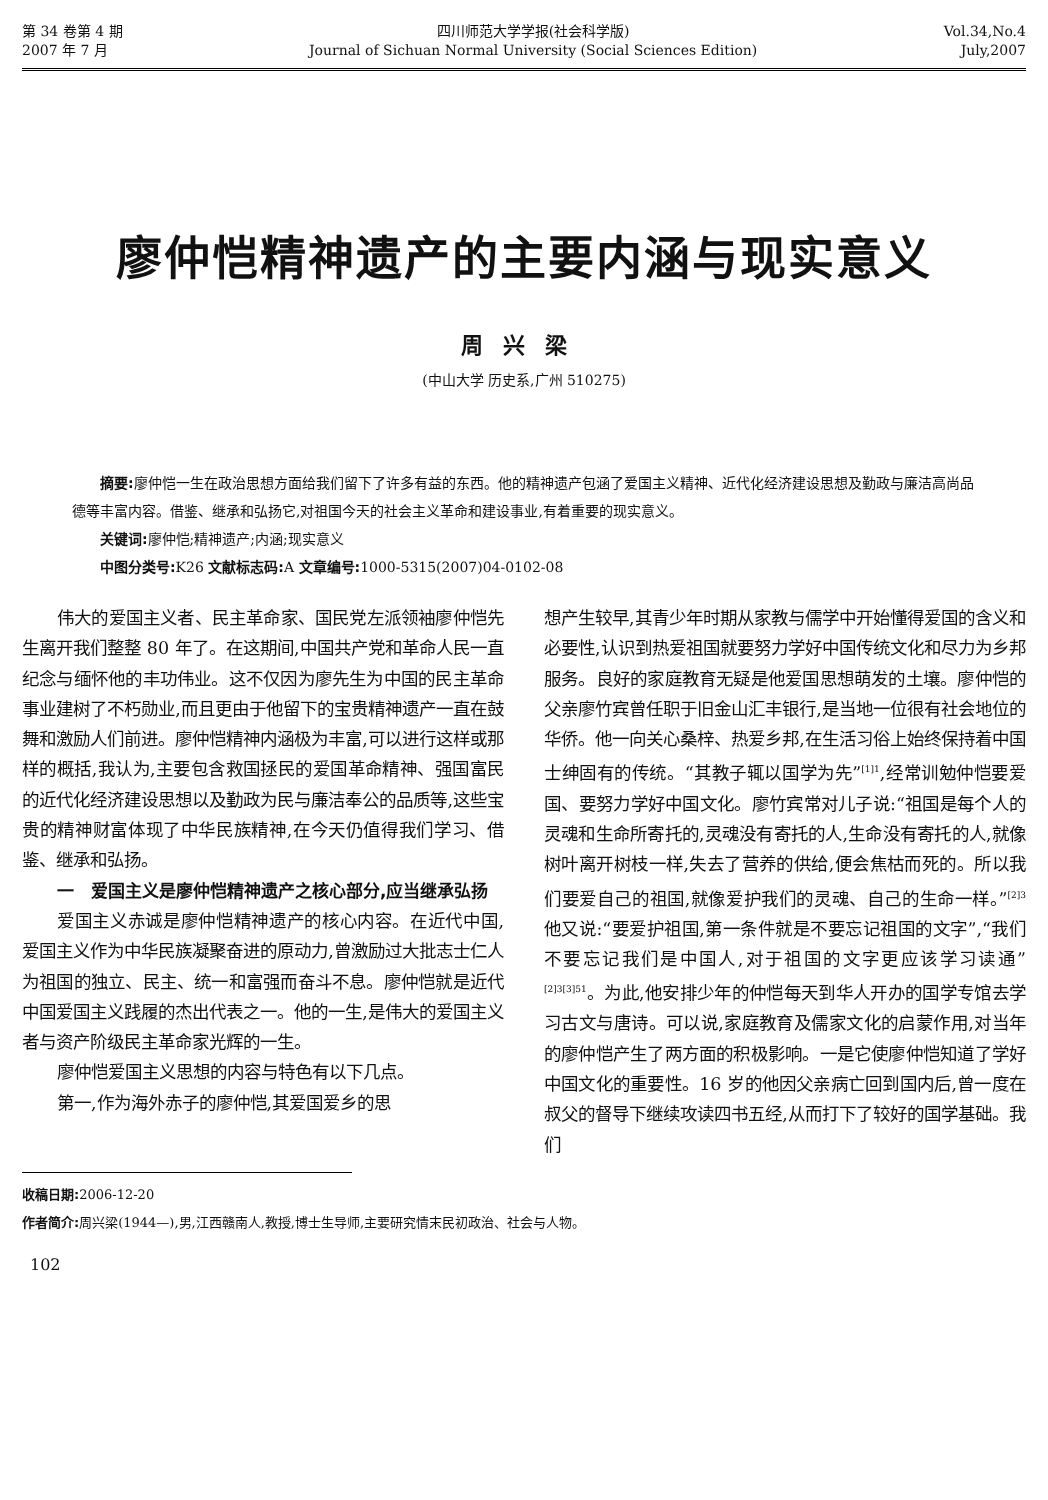第 34 卷第 4 期
2007 年 7 月
四川师范大学学报(社会科学版)
Journal of Sichuan Normal University (Social Sciences Edition)
Vol.34,No.4
July,2007
廖仲恺精神遗产的主要内涵与现实意义
周兴梁
(中山大学 历史系,广州 510275)
摘要: 廖仲恺一生在政治思想方面给我们留下了许多有益的东西。他的精神遗产包涵了爱国主义精神、近代化经济建设思想及勤政与廉洁高尚品德等丰富内容。借鉴、继承和弘扬它,对祖国今天的社会主义革命和建设事业,有着重要的现实意义。
关键词: 廖仲恺;精神遗产;内涵;现实意义
中图分类号: K26 文献标志码: A 文章编号: 1000-5315(2007)04-0102-08
伟大的爱国主义者、民主革命家、国民党左派领袖廖仲恺先生离开我们整整 80 年了。在这期间,中国共产党和革命人民一直纪念与缅怀他的丰功伟业。这不仅因为廖先生为中国的民主革命事业建树了不朽勋业,而且更由于他留下的宝贵精神遗产一直在鼓舞和激励人们前进。廖仲恺精神内涵极为丰富,可以进行这样或那样的概括,我认为,主要包含救国拯民的爱国革命精神、强国富民的近代化经济建设思想以及勤政为民与廉洁奉公的品质等,这些宝贵的精神财富体现了中华民族精神,在今天仍值得我们学习、借鉴、继承和弘扬。
一　爱国主义是廖仲恺精神遗产之核心部分,应当继承弘扬
爱国主义赤诚是廖仲恺精神遗产的核心内容。在近代中国,爱国主义作为中华民族凝聚奋进的原动力,曾激励过大批志士仁人为祖国的独立、民主、统一和富强而奋斗不息。廖仲恺就是近代中国爱国主义践履的杰出代表之一。他的一生,是伟大的爱国主义者与资产阶级民主革命家光辉的一生。
廖仲恺爱国主义思想的内容与特色有以下几点。
第一,作为海外赤子的廖仲恺,其爱国爱乡的思
想产生较早,其青少年时期从家教与儒学中开始懂得爱国的含义和必要性,认识到热爱祖国就要努力学好中国传统文化和尽力为乡邦服务。良好的家庭教育无疑是他爱国思想萌发的土壤。廖仲恺的父亲廖竹宾曾任职于旧金山汇丰银行,是当地一位很有社会地位的华侨。他一向关心桑梓、热爱乡邦,在生活习俗上始终保持着中国士绅固有的传统。“其教子辄以国学为先”<sup>[1]1</sup>,经常训勉仲恺要爱国、要努力学好中国文化。廖竹宾常对儿子说:“祖国是每个人的灵魂和生命所寄托的,灵魂没有寄托的人,生命没有寄托的人,就像树叶离开树枝一样,失去了营养的供给,便会焦枯而死的。所以我们要爱自己的祖国,就像爱护我们的灵魂、自己的生命一样。”<sup>[2]3</sup>他又说:“要爱护祖国,第一条件就是不要忘记祖国的文字”,“我们不要忘记我们是中国人,对于祖国的文字更应该学习读通”<sup>[2]3[3]51</sup>。为此,他安排少年的仲恺每天到华人开办的国学专馆去学习古文与唐诗。可以说,家庭教育及儒家文化的启蒙作用,对当年的廖仲恺产生了两方面的积极影响。一是它使廖仲恺知道了学好中国文化的重要性。16 岁的他因父亲病亡回到国内后,曾一度在叔父的督导下继续攻读四书五经,从而打下了较好的国学基础。我们
收稿日期: 2006-12-20
作者简介: 周兴梁(1944—),男,江西赣南人,教授,博士生导师,主要研究情末民初政治、社会与人物。
102